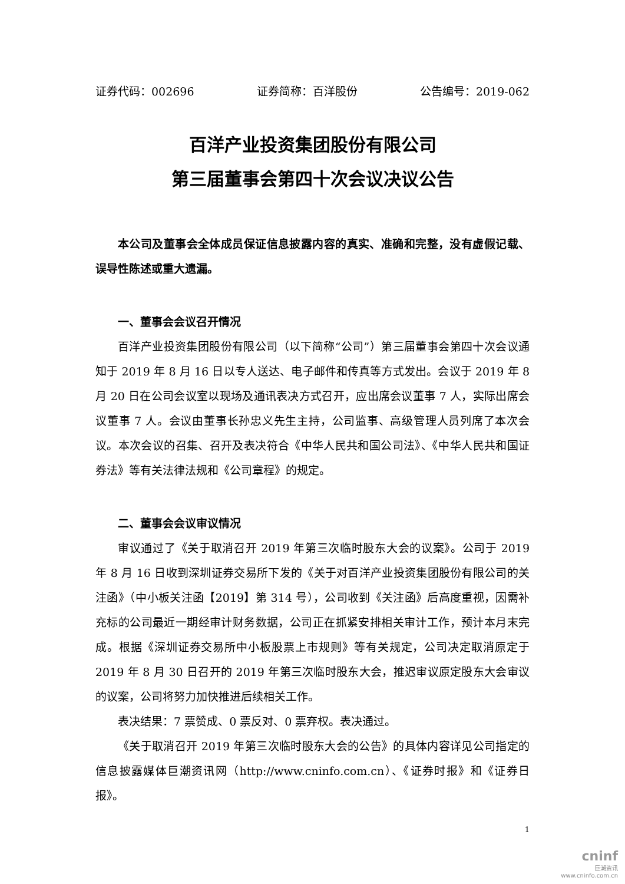证券代码：002696 证券简称：百洋股份 公告编号：2019-062
百洋产业投资集团股份有限公司
第三届董事会第四十次会议决议公告
本公司及董事会全体成员保证信息披露内容的真实、准确和完整，没有虚假记载、误导性陈述或重大遗漏。
一、董事会会议召开情况
百洋产业投资集团股份有限公司（以下简称“公司”）第三届董事会第四十次会议通知于 2019 年 8 月 16 日以专人送达、电子邮件和传真等方式发出。会议于 2019 年 8 月 20 日在公司会议室以现场及通讯表决方式召开，应出席会议董事 7 人，实际出席会议董事 7 人。会议由董事长孙忠义先生主持，公司监事、高级管理人员列席了本次会议。本次会议的召集、召开及表决符合《中华人民共和国公司法》、《中华人民共和国证券法》等有关法律法规和《公司章程》的规定。
二、董事会会议审议情况
审议通过了《关于取消召开 2019 年第三次临时股东大会的议案》。公司于 2019 年 8 月 16 日收到深圳证券交易所下发的《关于对百洋产业投资集团股份有限公司的关注函》（中小板关注函【2019】第 314 号），公司收到《关注函》后高度重视，因需补充标的公司最近一期经审计财务数据，公司正在抓紧安排相关审计工作，预计本月末完成。根据《深圳证券交易所中小板股票上市规则》等有关规定，公司决定取消原定于 2019 年 8 月 30 日召开的 2019 年第三次临时股东大会，推迟审议原定股东大会审议的议案，公司将努力加快推进后续相关工作。
表决结果：7 票赞成、0 票反对、0 票弃权。表决通过。
《关于取消召开 2019 年第三次临时股东大会的公告》的具体内容详见公司指定的信息披露媒体巨潮资讯网（http://www.cninfo.com.cn）、《证券时报》和《证券日报》。
1
cninf
巨潮资讯
www.cninfo.com.cn